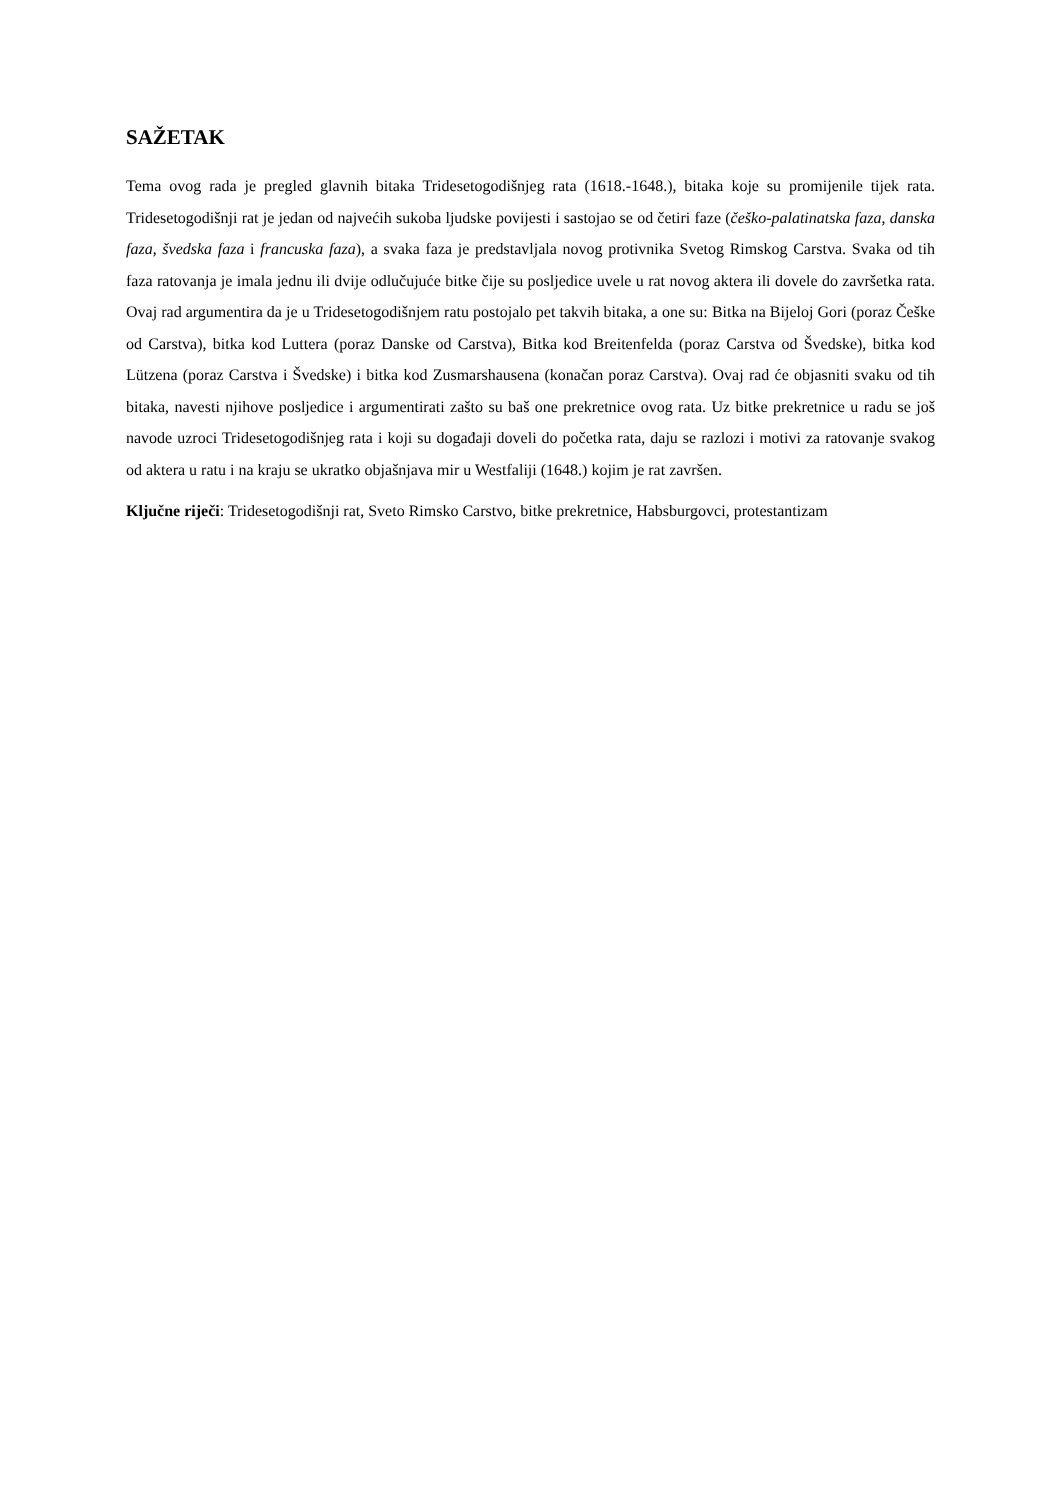SAŽETAK
Tema ovog rada je pregled glavnih bitaka Tridesetogodišnjeg rata (1618.-1648.), bitaka koje su promijenile tijek rata. Tridesetogodišnji rat je jedan od najvećih sukoba ljudske povijesti i sastojao se od četiri faze (češko-palatinatska faza, danska faza, švedska faza i francuska faza), a svaka faza je predstavljala novog protivnika Svetog Rimskog Carstva. Svaka od tih faza ratovanja je imala jednu ili dvije odlučujuće bitke čije su posljedice uvele u rat novog aktera ili dovele do završetka rata. Ovaj rad argumentira da je u Tridesetogodišnjem ratu postojalo pet takvih bitaka, a one su: Bitka na Bijeloj Gori (poraz Češke od Carstva), bitka kod Luttera (poraz Danske od Carstva), Bitka kod Breitenfelda (poraz Carstva od Švedske), bitka kod Lützena (poraz Carstva i Švedske) i bitka kod Zusmarshausena (konačan poraz Carstva). Ovaj rad će objasniti svaku od tih bitaka, navesti njihove posljedice i argumentirati zašto su baš one prekretnice ovog rata. Uz bitke prekretnice u radu se još navode uzroci Tridesetogodišnjeg rata i koji su događaji doveli do početka rata, daju se razlozi i motivi za ratovanje svakog od aktera u ratu i na kraju se ukratko objašnjava mir u Westfaliji (1648.) kojim je rat završen.
Ključne riječi: Tridesetogodišnji rat, Sveto Rimsko Carstvo, bitke prekretnice, Habsburgovci, protestantizam